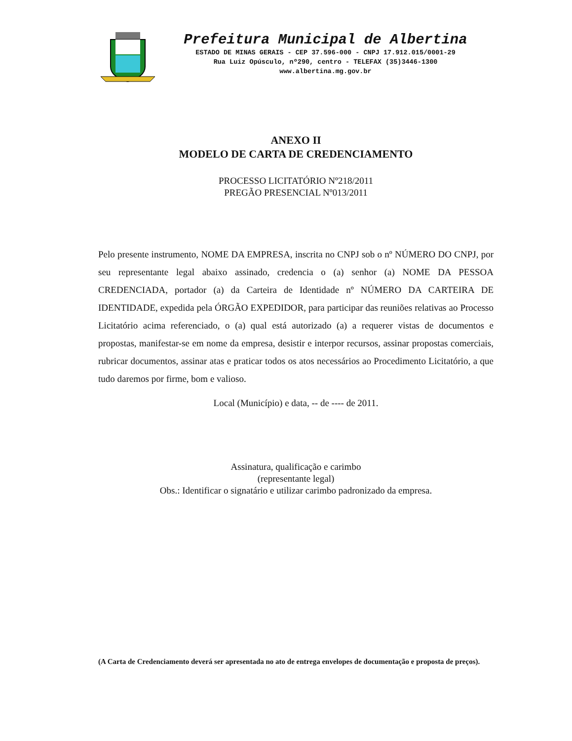Prefeitura Municipal de Albertina
ESTADO DE MINAS GERAIS - CEP 37.596-000 - CNPJ 17.912.015/0001-29
Rua Luiz Opúsculo, nº290, centro - TELEFAX (35)3446-1300
www.albertina.mg.gov.br
ANEXO II
MODELO DE CARTA DE CREDENCIAMENTO
PROCESSO LICITATÓRIO Nº218/2011
PREGÃO PRESENCIAL Nº013/2011
Pelo presente instrumento, NOME DA EMPRESA, inscrita no CNPJ sob o nº NÚMERO DO CNPJ, por seu representante legal abaixo assinado, credencia o (a) senhor (a) NOME DA PESSOA CREDENCIADA, portador (a) da Carteira de Identidade nº NÚMERO DA CARTEIRA DE IDENTIDADE, expedida pela ÓRGÃO EXPEDIDOR, para participar das reuniões relativas ao Processo Licitatório acima referenciado, o (a) qual está autorizado (a) a requerer vistas de documentos e propostas, manifestar-se em nome da empresa, desistir e interpor recursos, assinar propostas comerciais, rubricar documentos, assinar atas e praticar todos os atos necessários ao Procedimento Licitatório, a que tudo daremos por firme, bom e valioso.
Local (Município) e data, -- de ---- de 2011.
Assinatura, qualificação e carimbo
(representante legal)
Obs.: Identificar o signatário e utilizar carimbo padronizado da empresa.
(A Carta de Credenciamento deverá ser apresentada no ato de entrega envelopes de documentação e proposta de preços).